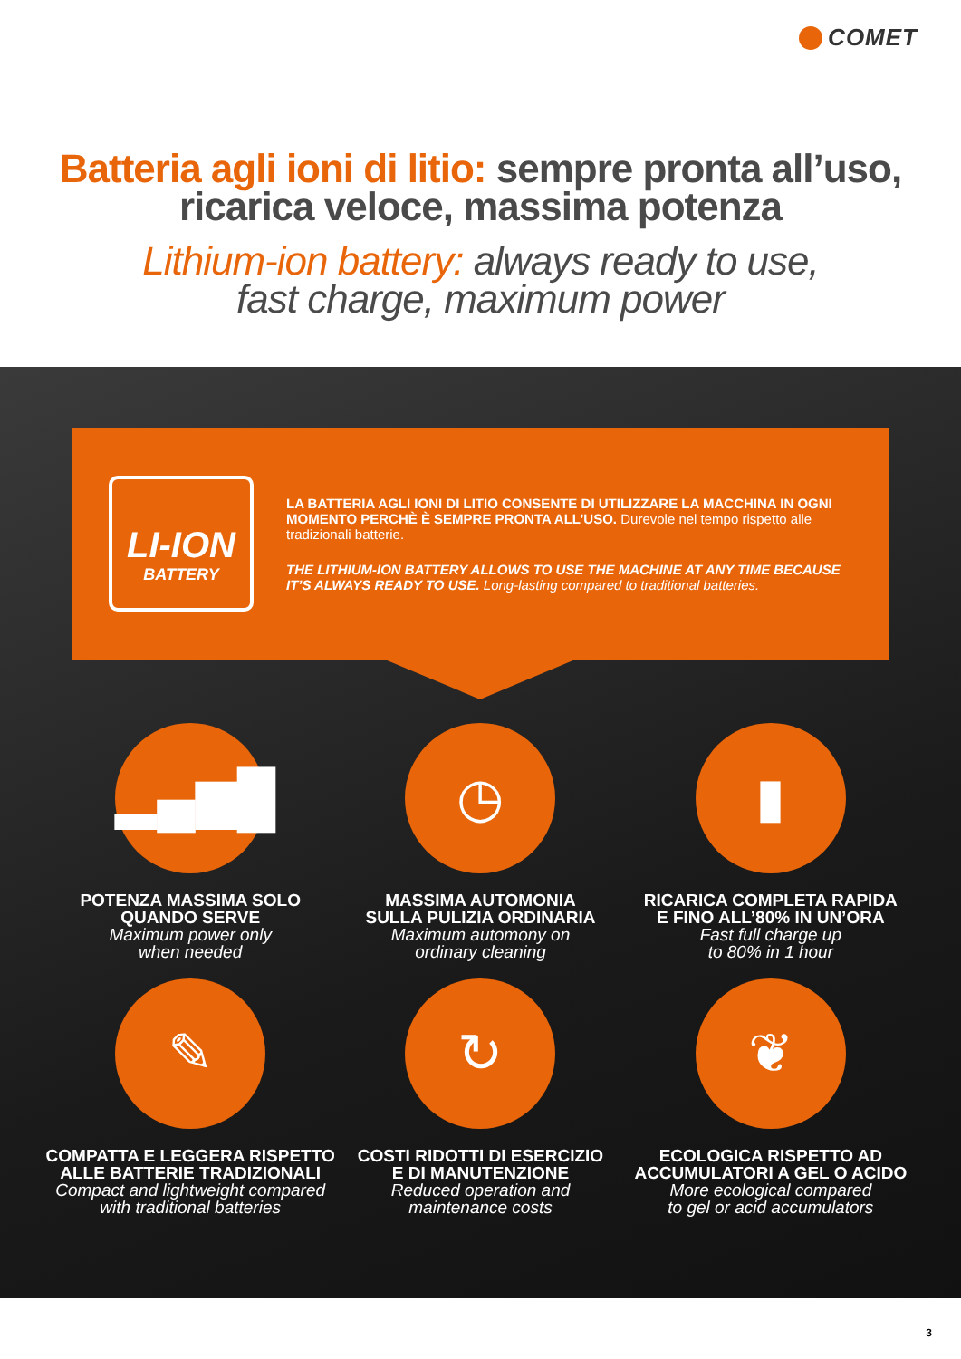COMET
Batteria agli ioni di litio: sempre pronta all’uso, ricarica veloce, massima potenza
Lithium-ion battery: always ready to use,
fast charge, maximum power
LI-ION
BATTERY
LA BATTERIA AGLI IONI DI LITIO CONSENTE DI UTILIZZARE LA MACCHINA IN OGNI MOMENTO PERCHÈ È SEMPRE PRONTA ALL’USO. Durevole nel tempo rispetto alle tradizionali batterie.
THE LITHIUM-ION BATTERY ALLOWS TO USE THE MACHINE AT ANY TIME BECAUSE IT’S ALWAYS READY TO USE. Long-lasting compared to traditional batteries.
▂▄▆█
POTENZA MASSIMA SOLO
QUANDO SERVE
Maximum power only
when needed
◷
MASSIMA AUTOMONIA
SULLA PULIZIA ORDINARIA
Maximum automony on
ordinary cleaning
▮
RICARICA COMPLETA RAPIDA
E FINO ALL’80% IN UN’ORA
Fast full charge up
to 80% in 1 hour
✎
COMPATTA E LEGGERA RISPETTO
ALLE BATTERIE TRADIZIONALI
Compact and lightweight compared
with traditional batteries
↻
COSTI RIDOTTI DI ESERCIZIO
E DI MANUTENZIONE
Reduced operation and
maintenance costs
❦
ECOLOGICA RISPETTO AD
ACCUMULATORI A GEL O ACIDO
More ecological compared
to gel or acid accumulators
3